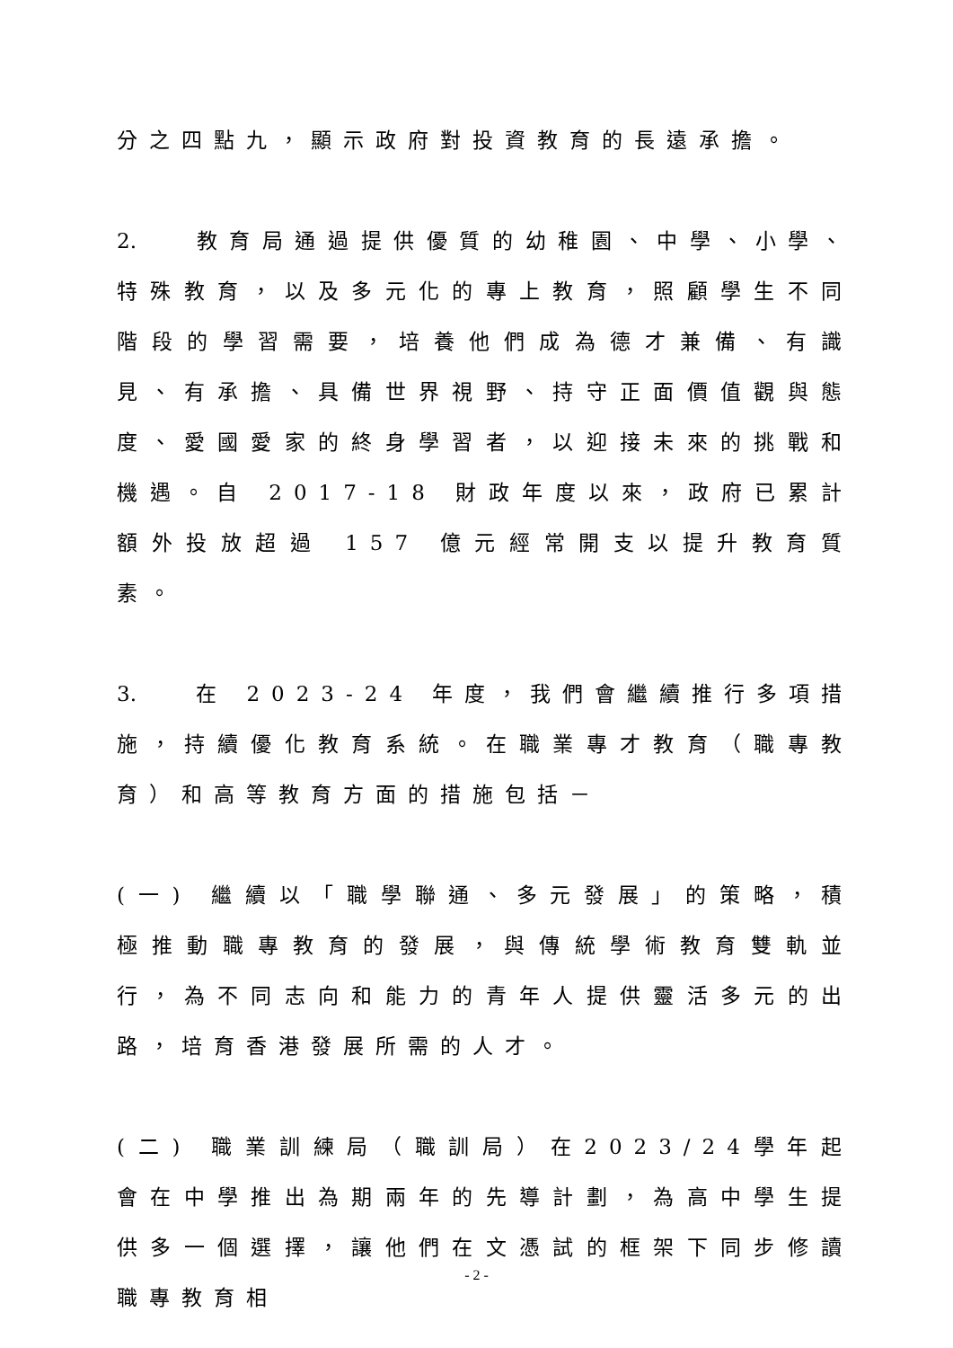分之四點九，顯示政府對投資教育的長遠承擔。
2. 教育局通過提供優質的幼稚園、中學、小學、特殊教育，以及多元化的專上教育，照顧學生不同階段的學習需要，培養他們成為德才兼備、有識見、有承擔、具備世界視野、持守正面價值觀與態度、愛國愛家的終身學習者，以迎接未來的挑戰和機遇。自 2017-18 財政年度以來，政府已累計額外投放超過 157 億元經常開支以提升教育質素。
3. 在 2023-24 年度，我們會繼續推行多項措施，持續優化教育系統。在職業專才教育（職專教育）和高等教育方面的措施包括－
(一) 繼續以「職學聯通、多元發展」的策略，積極推動職專教育的發展，與傳統學術教育雙軌並行，為不同志向和能力的青年人提供靈活多元的出路，培育香港發展所需的人才。
(二) 職業訓練局（職訓局）在2023/24學年起會在中學推出為期兩年的先導計劃，為高中學生提供多一個選擇，讓他們在文憑試的框架下同步修讀職專教育相
- 2 -